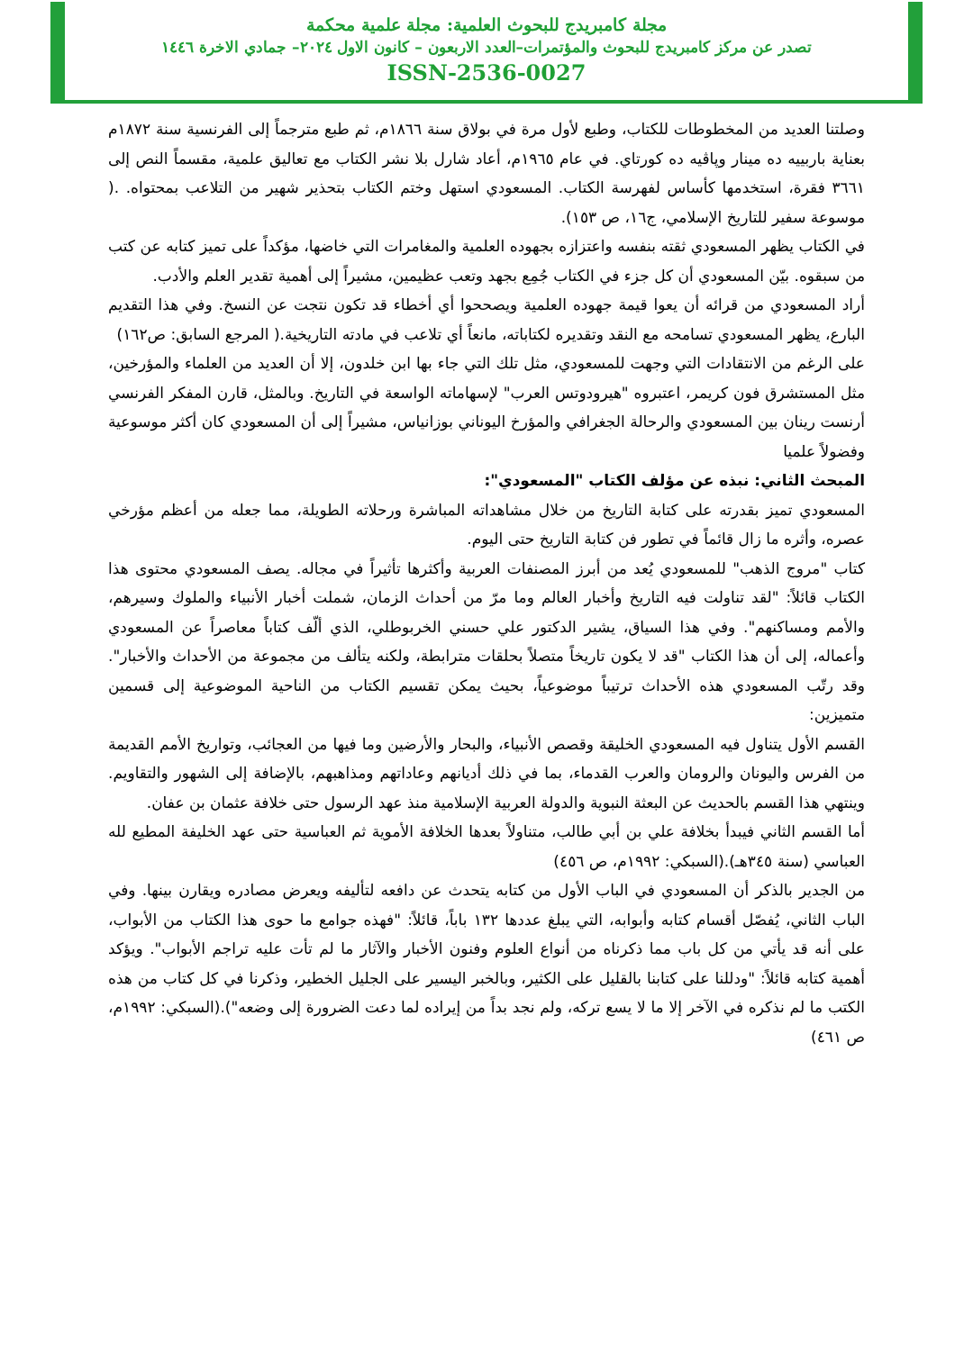مجلة كامبريدج للبحوث العلمية: مجلة علمية محكمة
تصدر عن مركز كامبريدج للبحوث والمؤتمرات–العدد الاربعون – كانون الاول ٢٠٢٤– جمادي الاخرة ١٤٤٦
ISSN-2536-0027
وصلتنا العديد من المخطوطات للكتاب، وطبع لأول مرة في بولاق سنة ١٨٦٦م، ثم طبع مترجماً إلى الفرنسية سنة ١٨٧٢م بعناية باربييه ده مينار وپاڤيه ده كورتاي. في عام ١٩٦٥م، أعاد شارل بلا نشر الكتاب مع تعاليق علمية، مقسماً النص إلى ٣٦٦١ فقرة، استخدمها كأساس لفهرسة الكتاب. المسعودي استهل وختم الكتاب بتحذير شهير من التلاعب بمحتواه. .( موسوعة سفير للتاريخ الإسلامي، ج١٦، ص ١٥٣).
في الكتاب يظهر المسعودي ثقته بنفسه واعتزازه بجهوده العلمية والمغامرات التي خاضها، مؤكداً على تميز كتابه عن كتب من سبقوه. بيّن المسعودي أن كل جزء في الكتاب جُمِع بجهد وتعب عظيمين، مشيراً إلى أهمية تقدير العلم والأدب.
أراد المسعودي من قرائه أن يعوا قيمة جهوده العلمية ويصححوا أي أخطاء قد تكون نتجت عن النسخ. وفي هذا التقديم البارع، يظهر المسعودي تسامحه مع النقد وتقديره لكتاباته، مانعاً أي تلاعب في مادته التاريخية.( المرجع السابق: ص١٦٢)
على الرغم من الانتقادات التي وجهت للمسعودي، مثل تلك التي جاء بها ابن خلدون، إلا أن العديد من العلماء والمؤرخين، مثل المستشرق فون كريمر، اعتبروه "هيرودوتس العرب" لإسهاماته الواسعة في التاريخ. وبالمثل، قارن المفكر الفرنسي أرنست رينان بين المسعودي والرحالة الجغرافي والمؤرخ اليوناني بوزانياس، مشيراً إلى أن المسعودي كان أكثر موسوعية وفضولاً علميا
المبحث الثاني: نبذه عن مؤلف الكتاب "المسعودي":
المسعودي تميز بقدرته على كتابة التاريخ من خلال مشاهداته المباشرة ورحلاته الطويلة، مما جعله من أعظم مؤرخي عصره، وأثره ما زال قائماً في تطور فن كتابة التاريخ حتى اليوم.
كتاب "مروج الذهب" للمسعودي يُعد من أبرز المصنفات العربية وأكثرها تأثيراً في مجاله. يصف المسعودي محتوى هذا الكتاب قائلاً: "لقد تناولت فيه التاريخ وأخبار العالم وما مرّ من أحداث الزمان، شملت أخبار الأنبياء والملوك وسيرهم، والأمم ومساكنهم". وفي هذا السياق، يشير الدكتور علي حسني الخربوطلي، الذي ألّف كتاباً معاصراً عن المسعودي وأعماله، إلى أن هذا الكتاب "قد لا يكون تاريخاً متصلاً بحلقات مترابطة، ولكنه يتألف من مجموعة من الأحداث والأخبار". وقد رتّب المسعودي هذه الأحداث ترتيباً موضوعياً، بحيث يمكن تقسيم الكتاب من الناحية الموضوعية إلى قسمين متميزين:
القسم الأول يتناول فيه المسعودي الخليقة وقصص الأنبياء، والبحار والأرضين وما فيها من العجائب، وتواريخ الأمم القديمة من الفرس واليونان والرومان والعرب القدماء، بما في ذلك أديانهم وعاداتهم ومذاهبهم، بالإضافة إلى الشهور والتقاويم. وينتهي هذا القسم بالحديث عن البعثة النبوية والدولة العربية الإسلامية منذ عهد الرسول حتى خلافة عثمان بن عفان.
أما القسم الثاني فيبدأ بخلافة علي بن أبي طالب، متناولاً بعدها الخلافة الأموية ثم العباسية حتى عهد الخليفة المطيع لله العباسي (سنة ٣٤٥هـ).(السبكي: ١٩٩٢م، ص ٤٥٦)
من الجدير بالذكر أن المسعودي في الباب الأول من كتابه يتحدث عن دافعه لتأليفه ويعرض مصادره ويقارن بينها. وفي الباب الثاني، يُفصّل أقسام كتابه وأبوابه، التي يبلغ عددها ١٣٢ باباً، قائلاً: "فهذه جوامع ما حوى هذا الكتاب من الأبواب، على أنه قد يأتي من كل باب مما ذكرناه من أنواع العلوم وفنون الأخبار والآثار ما لم تأت عليه تراجم الأبواب". ويؤكد أهمية كتابه قائلاً: "ودللنا على كتابنا بالقليل على الكثير، وبالخبر اليسير على الجليل الخطير، وذكرنا في كل كتاب من هذه الكتب ما لم نذكره في الآخر إلا ما لا يسع تركه، ولم نجد بداً من إيراده لما دعت الضرورة إلى وضعه").(السبكي: ١٩٩٢م، ص ٤٦١)